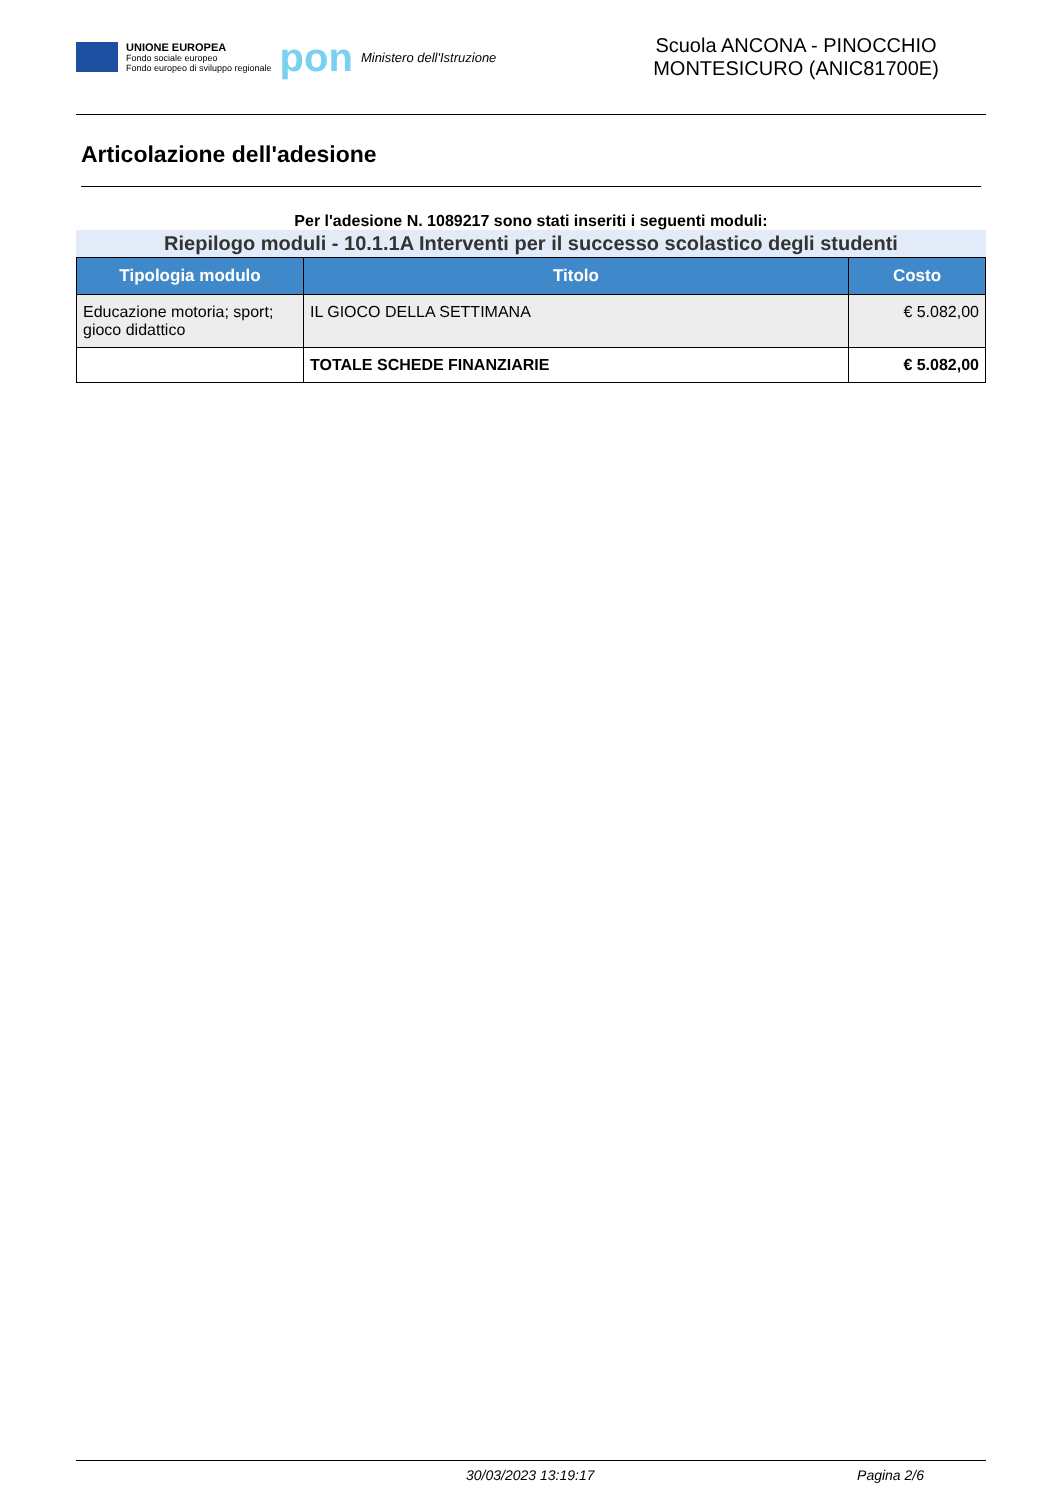UNIONE EUROPEA
Fondo sociale europeo
Fondo europeo di sviluppo regionale
pon
Ministero dell'Istruzione
Scuola ANCONA - PINOCCHIO
MONTESICURO (ANIC81700E)
Articolazione dell'adesione
Per l'adesione N. 1089217 sono stati inseriti i seguenti moduli:
Riepilogo moduli - 10.1.1A Interventi per il successo scolastico degli studenti
| Tipologia modulo | Titolo | Costo |
| --- | --- | --- |
| Educazione motoria; sport; gioco didattico | IL GIOCO DELLA SETTIMANA | € 5.082,00 |
| | TOTALE SCHEDE FINANZIARIE | € 5.082,00 |
30/03/2023 13:19:17 Pagina 2/6